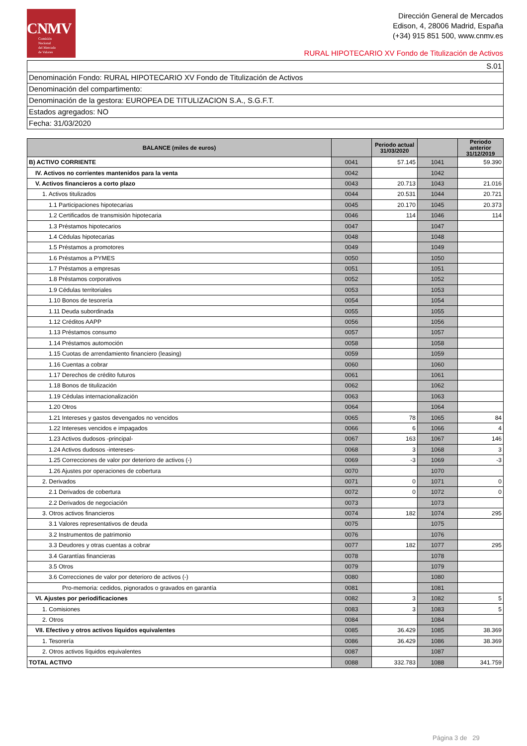CNMV
Comisión
Nacional
del Mercado
de Valores
Dirección General de Mercados
Edison, 4, 28006 Madrid, España
(+34) 915 851 500, www.cnmv.es
RURAL HIPOTECARIO XV Fondo de Titulización de Activos
S.01
Denominación Fondo: RURAL HIPOTECARIO XV Fondo de Titulización de Activos
Denominación del compartimento:
Denominación de la gestora: EUROPEA DE TITULIZACION S.A., S.G.F.T.
Estados agregados: NO
Fecha: 31/03/2020
| BALANCE (miles de euros) | | Periodo actual 31/03/2020 | | Periodo anterior 31/12/2019 |
| --- | --- | --- | --- | --- |
| B) ACTIVO CORRIENTE | 0041 | 57.145 | 1041 | 59.390 |
| IV. Activos no corrientes mantenidos para la venta | 0042 | | 1042 | |
| V. Activos financieros a corto plazo | 0043 | 20.713 | 1043 | 21.016 |
| 1. Activos titulizados | 0044 | 20.531 | 1044 | 20.721 |
| 1.1 Participaciones hipotecarias | 0045 | 20.170 | 1045 | 20.373 |
| 1.2 Certificados de transmisión hipotecaria | 0046 | 114 | 1046 | 114 |
| 1.3 Préstamos hipotecarios | 0047 | | 1047 | |
| 1.4 Cédulas hipotecarias | 0048 | | 1048 | |
| 1.5 Préstamos a promotores | 0049 | | 1049 | |
| 1.6 Préstamos a PYMES | 0050 | | 1050 | |
| 1.7 Préstamos a empresas | 0051 | | 1051 | |
| 1.8 Préstamos corporativos | 0052 | | 1052 | |
| 1.9 Cédulas territoriales | 0053 | | 1053 | |
| 1.10 Bonos de tesorería | 0054 | | 1054 | |
| 1.11 Deuda subordinada | 0055 | | 1055 | |
| 1.12 Créditos AAPP | 0056 | | 1056 | |
| 1.13 Préstamos consumo | 0057 | | 1057 | |
| 1.14 Préstamos automoción | 0058 | | 1058 | |
| 1.15 Cuotas de arrendamiento financiero (leasing) | 0059 | | 1059 | |
| 1.16 Cuentas a cobrar | 0060 | | 1060 | |
| 1.17 Derechos de crédito futuros | 0061 | | 1061 | |
| 1.18 Bonos de titulización | 0062 | | 1062 | |
| 1.19 Cédulas internacionalización | 0063 | | 1063 | |
| 1.20 Otros | 0064 | | 1064 | |
| 1.21 Intereses y gastos devengados no vencidos | 0065 | 78 | 1065 | 84 |
| 1.22 Intereses vencidos e impagados | 0066 | 6 | 1066 | 4 |
| 1.23 Activos dudosos -principal- | 0067 | 163 | 1067 | 146 |
| 1.24 Activos dudosos -intereses- | 0068 | 3 | 1068 | 3 |
| 1.25 Correcciones de valor por deterioro de activos (-) | 0069 | -3 | 1069 | -3 |
| 1.26 Ajustes por operaciones de cobertura | 0070 | | 1070 | |
| 2. Derivados | 0071 | 0 | 1071 | 0 |
| 2.1 Derivados de cobertura | 0072 | 0 | 1072 | 0 |
| 2.2 Derivados de negociación | 0073 | | 1073 | |
| 3. Otros activos financieros | 0074 | 182 | 1074 | 295 |
| 3.1 Valores representativos de deuda | 0075 | | 1075 | |
| 3.2 Instrumentos de patrimonio | 0076 | | 1076 | |
| 3.3 Deudores y otras cuentas a cobrar | 0077 | 182 | 1077 | 295 |
| 3.4 Garantías financieras | 0078 | | 1078 | |
| 3.5 Otros | 0079 | | 1079 | |
| 3.6 Correcciones de valor por deterioro de activos (-) | 0080 | | 1080 | |
| Pro-memoria: cedidos, pignorados o gravados en garantía | 0081 | | 1081 | |
| VI. Ajustes por periodificaciones | 0082 | 3 | 1082 | 5 |
| 1. Comisiones | 0083 | 3 | 1083 | 5 |
| 2. Otros | 0084 | | 1084 | |
| VII. Efectivo y otros activos líquidos equivalentes | 0085 | 36.429 | 1085 | 38.369 |
| 1. Tesorería | 0086 | 36.429 | 1086 | 38.369 |
| 2. Otros activos líquidos equivalentes | 0087 | | 1087 | |
| TOTAL ACTIVO | 0088 | 332.783 | 1088 | 341.759 |
Página 3 de 29